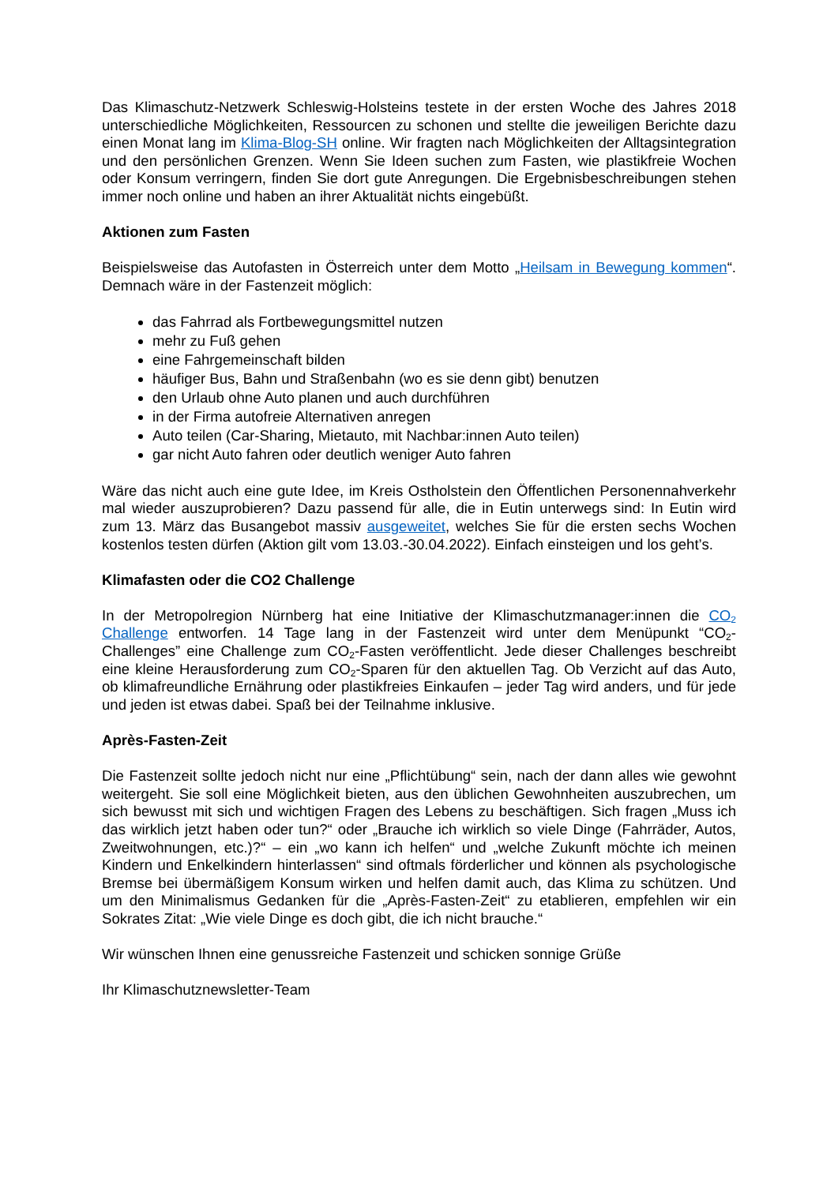Das Klimaschutz-Netzwerk Schleswig-Holsteins testete in der ersten Woche des Jahres 2018 unterschiedliche Möglichkeiten, Ressourcen zu schonen und stellte die jeweiligen Berichte dazu einen Monat lang im Klima-Blog-SH online. Wir fragten nach Möglichkeiten der Alltagsintegration und den persönlichen Grenzen. Wenn Sie Ideen suchen zum Fasten, wie plastikfreie Wochen oder Konsum verringern, finden Sie dort gute Anregungen. Die Ergebnisbeschreibungen stehen immer noch online und haben an ihrer Aktualität nichts eingebüßt.
Aktionen zum Fasten
Beispielsweise das Autofasten in Österreich unter dem Motto „Heilsam in Bewegung kommen“. Demnach wäre in der Fastenzeit möglich:
das Fahrrad als Fortbewegungsmittel nutzen
mehr zu Fuß gehen
eine Fahrgemeinschaft bilden
häufiger Bus, Bahn und Straßenbahn (wo es sie denn gibt) benutzen
den Urlaub ohne Auto planen und auch durchführen
in der Firma autofreie Alternativen anregen
Auto teilen (Car-Sharing, Mietauto, mit Nachbar:innen Auto teilen)
gar nicht Auto fahren oder deutlich weniger Auto fahren
Wäre das nicht auch eine gute Idee, im Kreis Ostholstein den Öffentlichen Personennahverkehr mal wieder auszuprobieren? Dazu passend für alle, die in Eutin unterwegs sind: In Eutin wird zum 13. März das Busangebot massiv ausgeweitet, welches Sie für die ersten sechs Wochen kostenlos testen dürfen (Aktion gilt vom 13.03.-30.04.2022). Einfach einsteigen und los geht’s.
Klimafasten oder die CO2 Challenge
In der Metropolregion Nürnberg hat eine Initiative der Klimaschutzmanager:innen die CO<sub>2</sub> Challenge entworfen. 14 Tage lang in der Fastenzeit wird unter dem Menüpunkt “CO<sub>2</sub>-Challenges” eine Challenge zum CO<sub>2</sub>-Fasten veröffentlicht. Jede dieser Challenges beschreibt eine kleine Herausforderung zum CO<sub>2</sub>-Sparen für den aktuellen Tag. Ob Verzicht auf das Auto, ob klimafreundliche Ernährung oder plastikfreies Einkaufen – jeder Tag wird anders, und für jede und jeden ist etwas dabei. Spaß bei der Teilnahme inklusive.
Après-Fasten-Zeit
Die Fastenzeit sollte jedoch nicht nur eine „Pflichtübung“ sein, nach der dann alles wie gewohnt weitergeht. Sie soll eine Möglichkeit bieten, aus den üblichen Gewohnheiten auszubrechen, um sich bewusst mit sich und wichtigen Fragen des Lebens zu beschäftigen. Sich fragen „Muss ich das wirklich jetzt haben oder tun?“ oder „Brauche ich wirklich so viele Dinge (Fahrräder, Autos, Zweitwohnungen, etc.)?“ – ein „wo kann ich helfen“ und „welche Zukunft möchte ich meinen Kindern und Enkelkindern hinterlassen“ sind oftmals förderlicher und können als psychologische Bremse bei übermäßigem Konsum wirken und helfen damit auch, das Klima zu schützen. Und um den Minimalismus Gedanken für die „Après-Fasten-Zeit“ zu etablieren, empfehlen wir ein Sokrates Zitat: „Wie viele Dinge es doch gibt, die ich nicht brauche.“
Wir wünschen Ihnen eine genussreiche Fastenzeit und schicken sonnige Grüße
Ihr Klimaschutznewsletter-Team